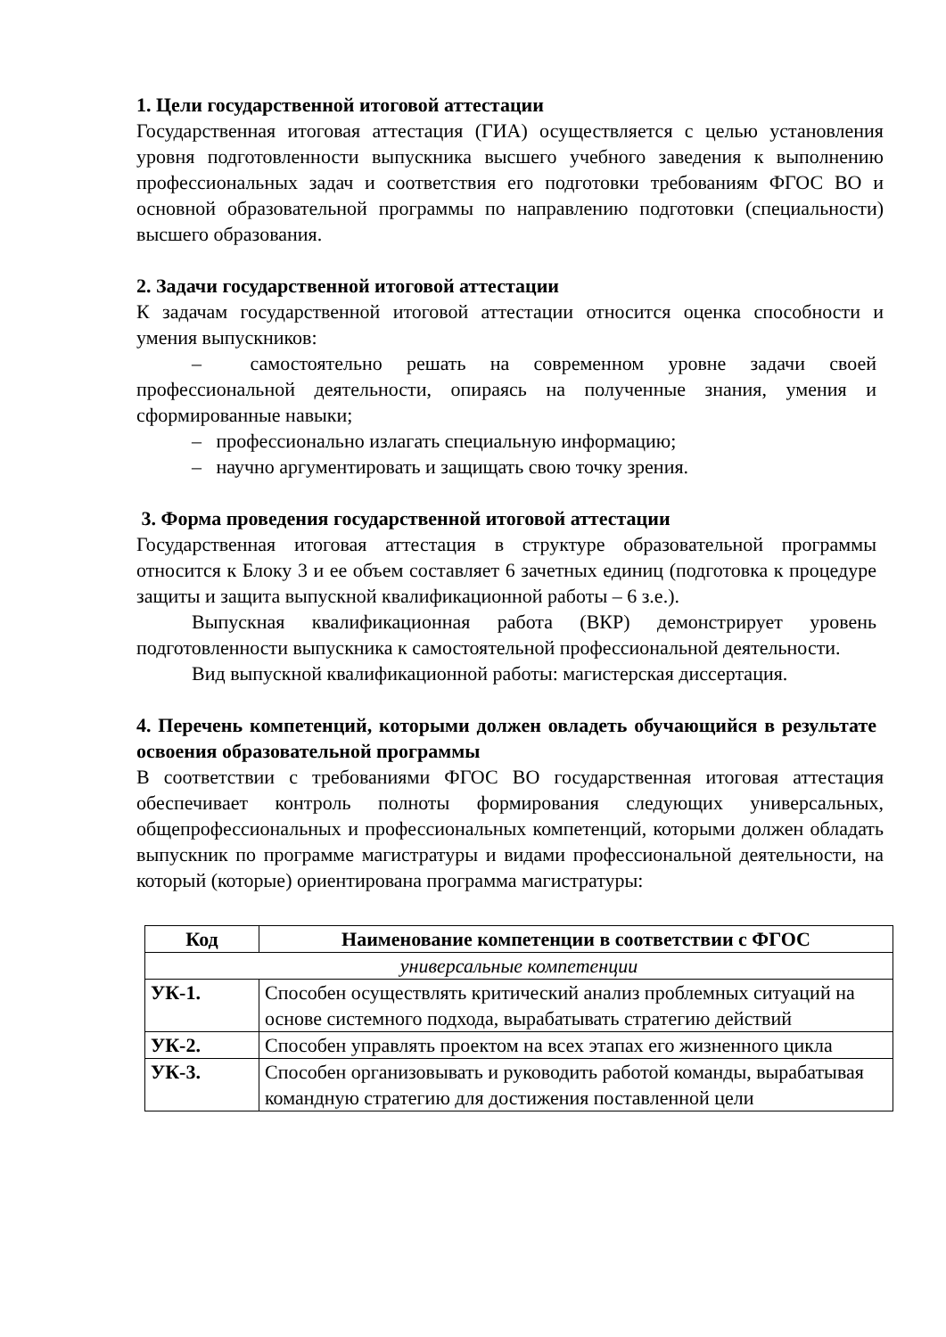1. Цели государственной итоговой аттестации
Государственная итоговая аттестация (ГИА) осуществляется с целью установления уровня подготовленности выпускника высшего учебного заведения к выполнению профессиональных задач и соответствия его подготовки требованиям ФГОС ВО и основной образовательной программы по направлению подготовки (специальности) высшего образования.
2. Задачи государственной итоговой аттестации
К задачам государственной итоговой аттестации относится оценка способности и умения выпускников:
– самостоятельно решать на современном уровне задачи своей профессиональной деятельности, опираясь на полученные знания, умения и сформированные навыки;
– профессионально излагать специальную информацию;
– научно аргументировать и защищать свою точку зрения.
3. Форма проведения государственной итоговой аттестации
Государственная итоговая аттестация в структуре образовательной программы относится к Блоку 3 и ее объем составляет 6 зачетных единиц (подготовка к процедуре защиты и защита выпускной квалификационной работы – 6 з.е.).
Выпускная квалификационная работа (ВКР) демонстрирует уровень подготовленности выпускника к самостоятельной профессиональной деятельности.
Вид выпускной квалификационной работы: магистерская диссертация.
4. Перечень компетенций, которыми должен овладеть обучающийся в результате освоения образовательной программы
В соответствии с требованиями ФГОС ВО государственная итоговая аттестация обеспечивает контроль полноты формирования следующих универсальных, общепрофессиональных и профессиональных компетенций, которыми должен обладать выпускник по программе магистратуры и видами профессиональной деятельности, на который (которые) ориентирована программа магистратуры:
| Код | Наименование компетенции в соответствии с ФГОС |
| --- | --- |
| универсальные компетенции | |
| УК-1. | Способен осуществлять критический анализ проблемных ситуаций на основе системного подхода, вырабатывать стратегию действий |
| УК-2. | Способен управлять проектом на всех этапах его жизненного цикла |
| УК-3. | Способен организовывать и руководить работой команды, вырабатывая командную стратегию для достижения поставленной цели |